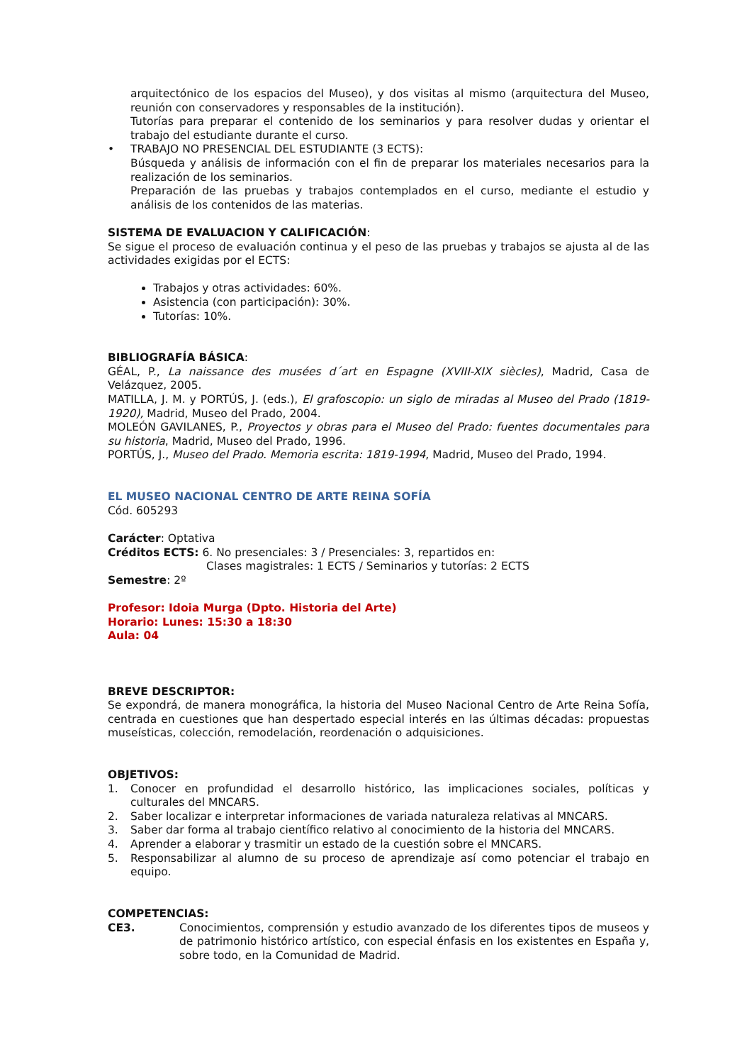arquitectónico de los espacios del Museo), y dos visitas al mismo (arquitectura del Museo, reunión con conservadores y responsables de la institución).
Tutorías para preparar el contenido de los seminarios y para resolver dudas y orientar el trabajo del estudiante durante el curso.
• TRABAJO NO PRESENCIAL DEL ESTUDIANTE (3 ECTS):
Búsqueda y análisis de información con el fin de preparar los materiales necesarios para la realización de los seminarios.
Preparación de las pruebas y trabajos contemplados en el curso, mediante el estudio y análisis de los contenidos de las materias.
SISTEMA DE EVALUACION Y CALIFICACIÓN:
Se sigue el proceso de evaluación continua y el peso de las pruebas y trabajos se ajusta al de las actividades exigidas por el ECTS:
Trabajos y otras actividades: 60%.
Asistencia (con participación): 30%.
Tutorías: 10%.
BIBLIOGRAFÍA BÁSICA:
GÉAL, P., La naissance des musées d´art en Espagne (XVIII-XIX siècles), Madrid, Casa de Velázquez, 2005.
MATILLA, J. M. y PORTÚS, J. (eds.), El grafoscopio: un siglo de miradas al Museo del Prado (1819-1920), Madrid, Museo del Prado, 2004.
MOLEÓN GAVILANES, P., Proyectos y obras para el Museo del Prado: fuentes documentales para su historia, Madrid, Museo del Prado, 1996.
PORTÚS, J., Museo del Prado. Memoria escrita: 1819-1994, Madrid, Museo del Prado, 1994.
EL MUSEO NACIONAL CENTRO DE ARTE REINA SOFÍA
Cód. 605293
Carácter: Optativa
Créditos ECTS: 6. No presenciales: 3 / Presenciales: 3, repartidos en:
Clases magistrales: 1 ECTS / Seminarios y tutorías: 2 ECTS
Semestre: 2º
Profesor: Idoia Murga (Dpto. Historia del Arte)
Horario: Lunes: 15:30 a 18:30
Aula: 04
BREVE DESCRIPTOR:
Se expondrá, de manera monográfica, la historia del Museo Nacional Centro de Arte Reina Sofía, centrada en cuestiones que han despertado especial interés en las últimas décadas: propuestas museísticas, colección, remodelación, reordenación o adquisiciones.
OBJETIVOS:
1. Conocer en profundidad el desarrollo histórico, las implicaciones sociales, políticas y culturales del MNCARS.
2. Saber localizar e interpretar informaciones de variada naturaleza relativas al MNCARS.
3. Saber dar forma al trabajo científico relativo al conocimiento de la historia del MNCARS.
4. Aprender a elaborar y trasmitir un estado de la cuestión sobre el MNCARS.
5. Responsabilizar al alumno de su proceso de aprendizaje así como potenciar el trabajo en equipo.
COMPETENCIAS:
CE3. Conocimientos, comprensión y estudio avanzado de los diferentes tipos de museos y de patrimonio histórico artístico, con especial énfasis en los existentes en España y, sobre todo, en la Comunidad de Madrid.